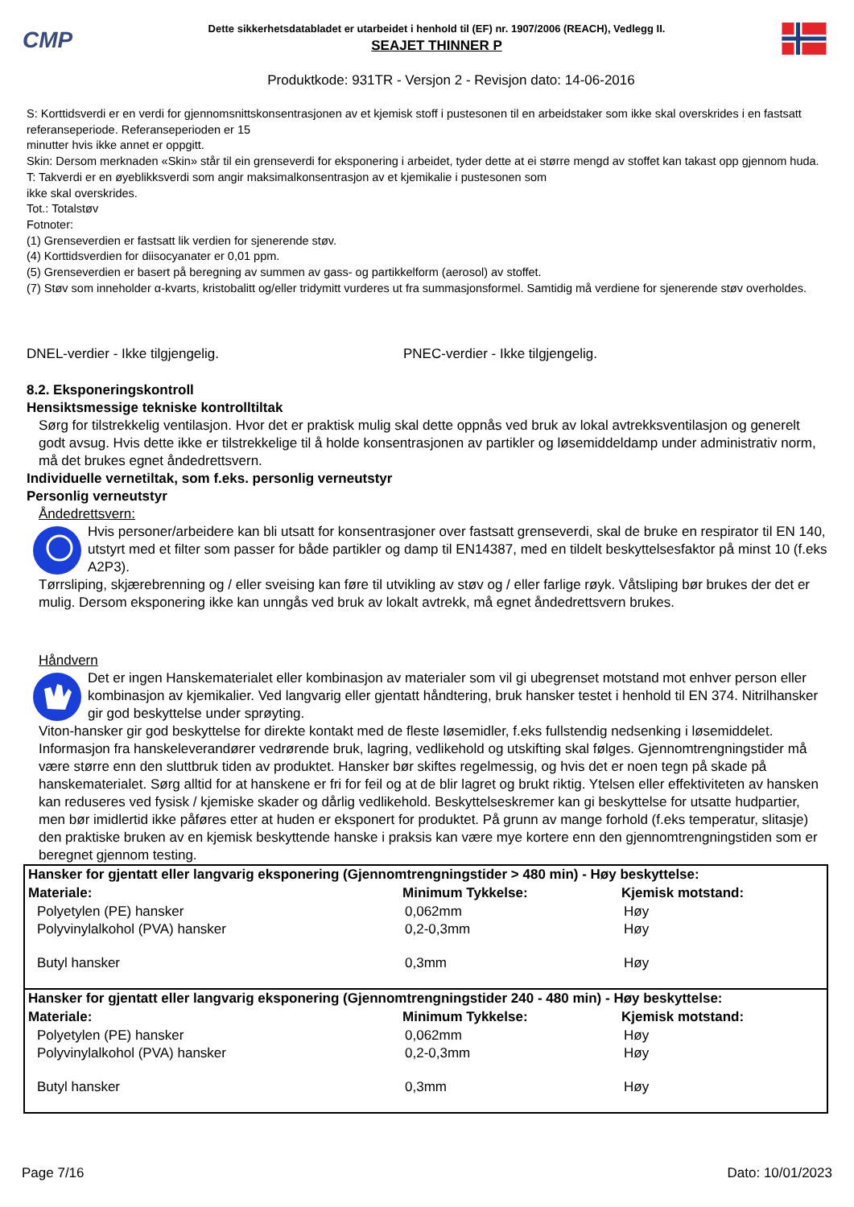CMP
Dette sikkerhetsdatabladet er utarbeidet i henhold til (EF) nr. 1907/2006 (REACH), Vedlegg II.
SEAJET THINNER P
Produktkode: 931TR - Versjon 2 - Revisjon dato: 14-06-2016
S: Korttidsverdi er en verdi for gjennomsnittskonsentrasjonen av et kjemisk stoff i pustesonen til en arbeidstaker som ikke skal overskrides i en fastsatt referanseperiode. Referanseperioden er 15
minutter hvis ikke annet er oppgitt.
Skin: Dersom merknaden «Skin» står til ein grenseverdi for eksponering i arbeidet, tyder dette at ei større mengd av stoffet kan takast opp gjennom huda.
T: Takverdi er en øyeblikksverdi som angir maksimalkonsentrasjon av et kjemikalie i pustesonen som
ikke skal overskrides.
Tot.: Totalstøv
Fotnoter:
(1) Grenseverdien er fastsatt lik verdien for sjenerende støv.
(4) Korttidsverdien for diisocyanater er 0,01 ppm.
(5) Grenseverdien er basert på beregning av summen av gass- og partikkelform (aerosol) av stoffet.
(7) Støv som inneholder α-kvarts, kristobalitt og/eller tridymitt vurderes ut fra summasjonsformel. Samtidig må verdiene for sjenerende støv overholdes.
DNEL-verdier - Ikke tilgjengelig. PNEC-verdier - Ikke tilgjengelig.
8.2. Eksponeringskontroll
Hensiktsmessige tekniske kontrolltiltak
Sørg for tilstrekkelig ventilasjon. Hvor det er praktisk mulig skal dette oppnås ved bruk av lokal avtrekksventilasjon og generelt godt avsug. Hvis dette ikke er tilstrekkelige til å holde konsentrasjonen av partikler og løsemiddeldamp under administrativ norm, må det brukes egnet åndedrettsvern.
Individuelle vernetiltak, som f.eks. personlig verneutstyr
Personlig verneutstyr
Åndedrettsvern:
Hvis personer/arbeidere kan bli utsatt for konsentrasjoner over fastsatt grenseverdi, skal de bruke en respirator til EN 140, utstyrt med et filter som passer for både partikler og damp til EN14387, med en tildelt beskyttelsesfaktor på minst 10 (f.eks A2P3).
Tørrsliping, skjærebrenning og / eller sveising kan føre til utvikling av støv og / eller farlige røyk. Våtsliping bør brukes der det er mulig. Dersom eksponering ikke kan unngås ved bruk av lokalt avtrekk, må egnet åndedrettsvern brukes.
Håndvern
Det er ingen Hanskematerialet eller kombinasjon av materialer som vil gi ubegrenset motstand mot enhver person eller kombinasjon av kjemikalier. Ved langvarig eller gjentatt håndtering, bruk hansker testet i henhold til EN 374. Nitrilhansker gir god beskyttelse under sprøyting.
Viton-hansker gir god beskyttelse for direkte kontakt med de fleste løsemidler, f.eks fullstendig nedsenking i løsemiddelet. Informasjon fra hanskeleverandører vedrørende bruk, lagring, vedlikehold og utskifting skal følges. Gjennomtrengningstider må være større enn den sluttbruk tiden av produktet. Hansker bør skiftes regelmessig, og hvis det er noen tegn på skade på hanskematerialet. Sørg alltid for at hanskene er fri for feil og at de blir lagret og brukt riktig. Ytelsen eller effektiviteten av hansken kan reduseres ved fysisk / kjemiske skader og dårlig vedlikehold. Beskyttelseskremer kan gi beskyttelse for utsatte hudpartier, men bør imidlertid ikke påføres etter at huden er eksponert for produktet. På grunn av mange forhold (f.eks temperatur, slitasje) den praktiske bruken av en kjemisk beskyttende hanske i praksis kan være mye kortere enn den gjennomtrengningstiden som er beregnet gjennom testing.
| Hansker for gjentatt eller langvarig eksponering (Gjennomtrengningstider > 480 min) - Høy beskyttelse: | | |
| Materiale: | Minimum Tykkelse: | Kjemisk motstand: |
| Polyetylen (PE) hansker | 0,062mm | Høy |
| Polyvinylalkohol (PVA) hansker | 0,2-0,3mm | Høy |
| Butyl hansker | 0,3mm | Høy |
| Hansker for gjentatt eller langvarig eksponering (Gjennomtrengningstider 240 - 480 min) - Høy beskyttelse: | | |
| Materiale: | Minimum Tykkelse: | Kjemisk motstand: |
| Polyetylen (PE) hansker | 0,062mm | Høy |
| Polyvinylalkohol (PVA) hansker | 0,2-0,3mm | Høy |
| Butyl hansker | 0,3mm | Høy |
Page 7/16 Dato: 10/01/2023